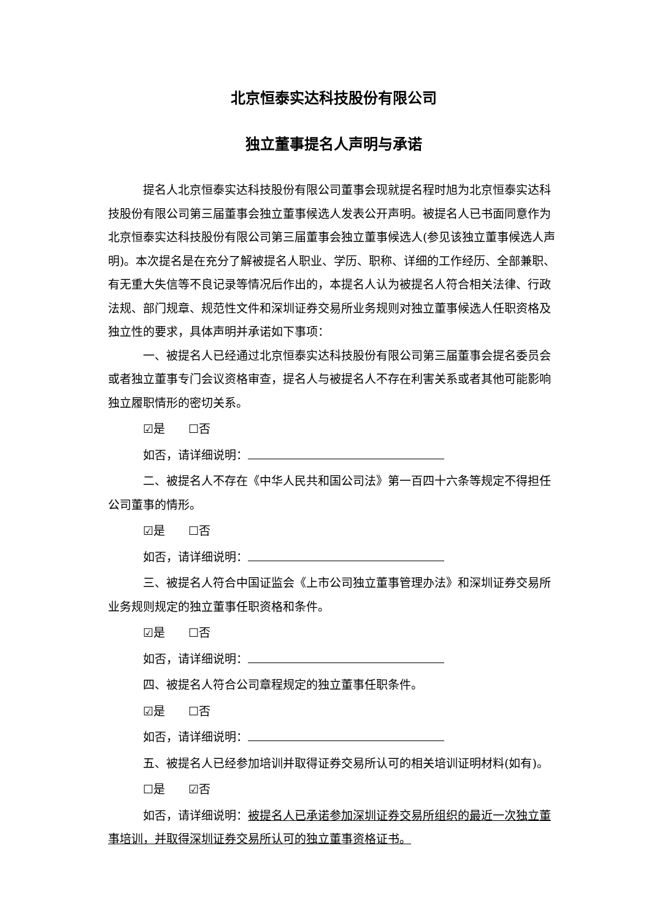北京恒泰实达科技股份有限公司
独立董事提名人声明与承诺
提名人北京恒泰实达科技股份有限公司董事会现就提名程时旭为北京恒泰实达科技股份有限公司第三届董事会独立董事候选人发表公开声明。被提名人已书面同意作为北京恒泰实达科技股份有限公司第三届董事会独立董事候选人(参见该独立董事候选人声明)。本次提名是在充分了解被提名人职业、学历、职称、详细的工作经历、全部兼职、有无重大失信等不良记录等情况后作出的，本提名人认为被提名人符合相关法律、行政法规、部门规章、规范性文件和深圳证券交易所业务规则对独立董事候选人任职资格及独立性的要求，具体声明并承诺如下事项：
一、被提名人已经通过北京恒泰实达科技股份有限公司第三届董事会提名委员会或者独立董事专门会议资格审查，提名人与被提名人不存在利害关系或者其他可能影响独立履职情形的密切关系。
☑是　　☐否
如否，请详细说明：
二、被提名人不存在《中华人民共和国公司法》第一百四十六条等规定不得担任公司董事的情形。
☑是　　☐否
如否，请详细说明：
三、被提名人符合中国证监会《上市公司独立董事管理办法》和深圳证券交易所业务规则规定的独立董事任职资格和条件。
☑是　　☐否
如否，请详细说明：
四、被提名人符合公司章程规定的独立董事任职条件。
☑是　　☐否
如否，请详细说明：
五、被提名人已经参加培训并取得证券交易所认可的相关培训证明材料(如有)。
☐是　　☑否
如否，请详细说明：被提名人已承诺参加深圳证券交易所组织的最近一次独立董事培训，并取得深圳证券交易所认可的独立董事资格证书。